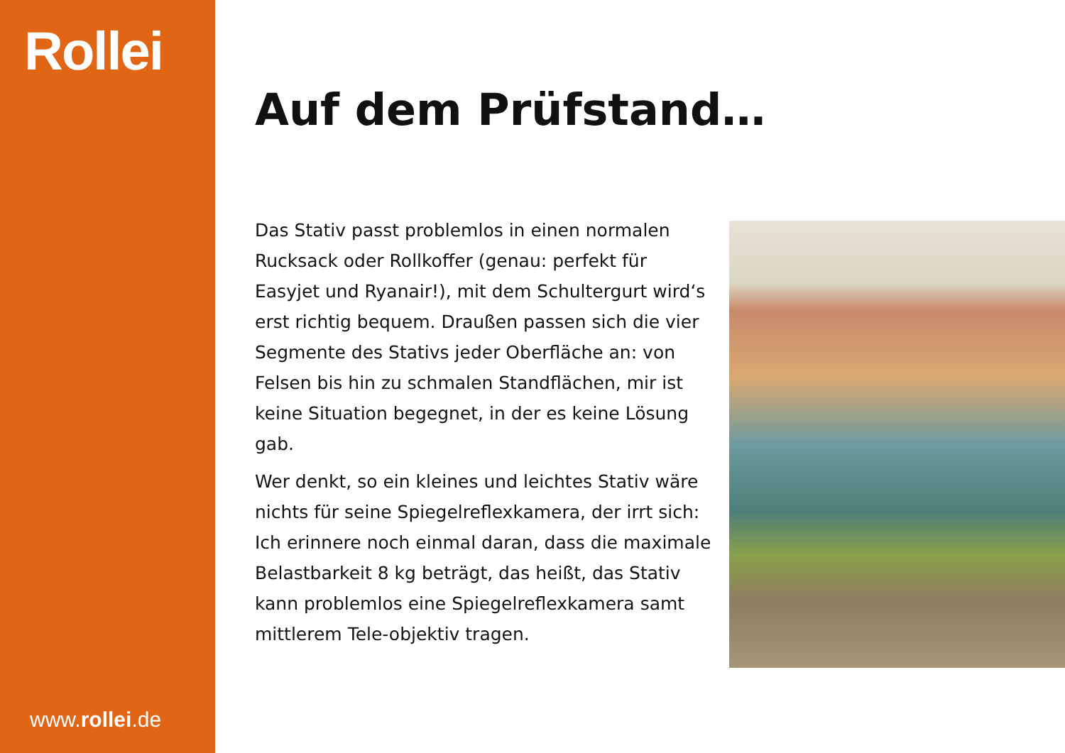Rollei
www.rollei.de
Auf dem Prüfstand…
Das Stativ passt problemlos in einen normalen Rucksack oder Rollkoffer (genau: perfekt für Easyjet und Ryanair!), mit dem Schultergurt wird‘s erst richtig bequem. Draußen passen sich die vier Segmente des Stativs jeder Oberfläche an: von Felsen bis hin zu schmalen Standflächen, mir ist keine Situation begegnet, in der es keine Lösung gab.
Wer denkt, so ein kleines und leichtes Stativ wäre nichts für seine Spiegelreflexkamera, der irrt sich: Ich erinnere noch einmal daran, dass die maximale Belastbarkeit 8 kg beträgt, das heißt, das Stativ kann problemlos eine Spiegelreflexkamera samt mittlerem Tele-objektiv tragen.